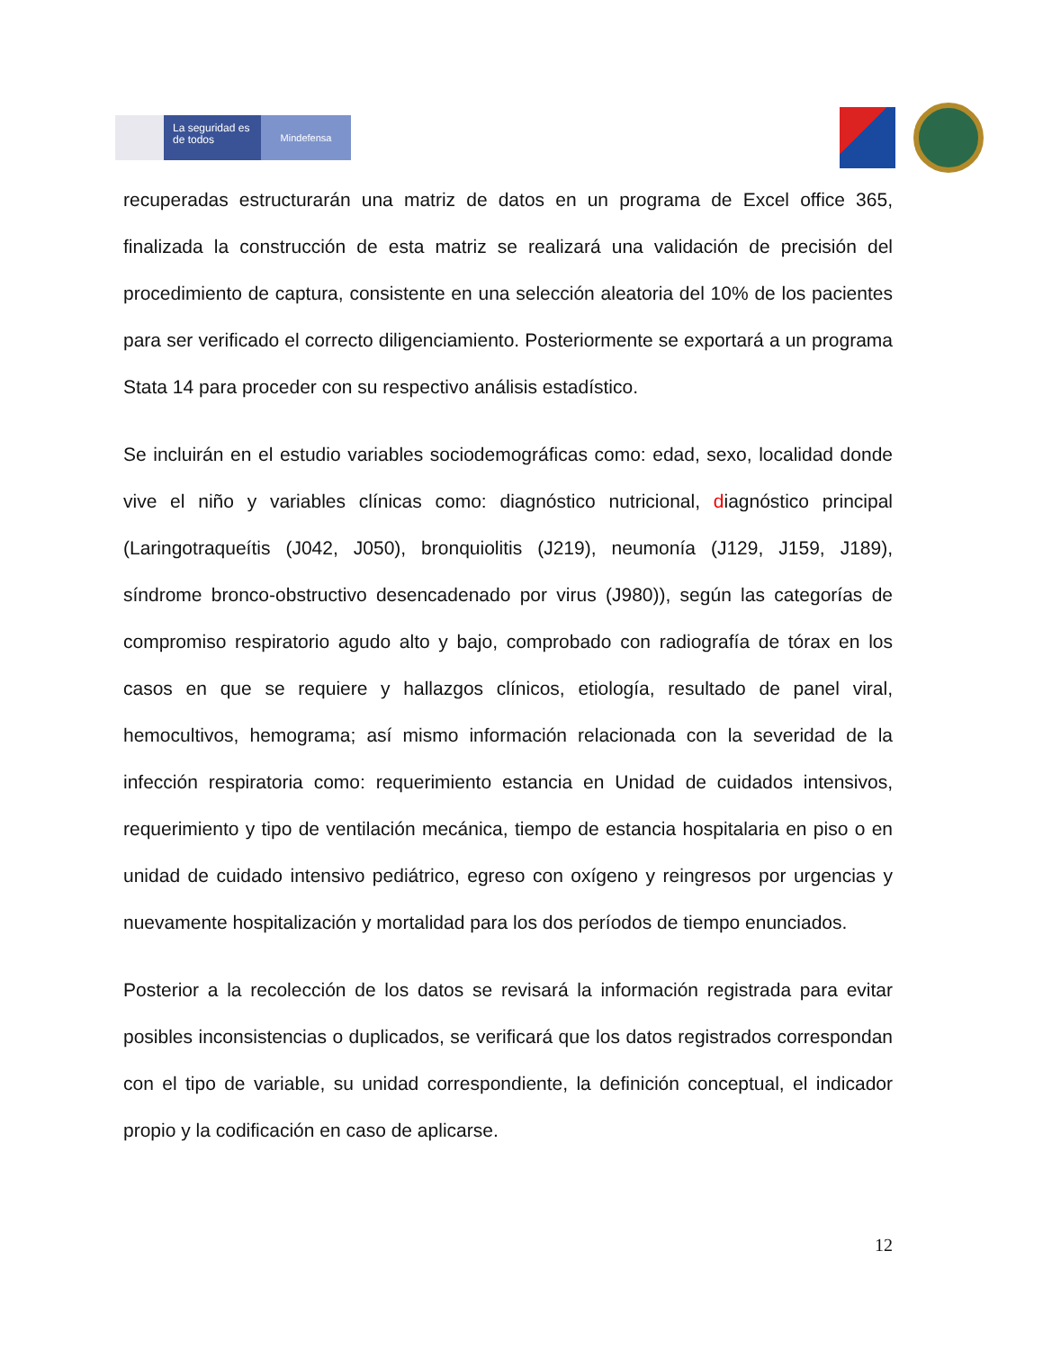La seguridad es de todos
Mindefensa
recuperadas estructurarán una matriz de datos en un programa de Excel office 365, finalizada la construcción de esta matriz se realizará una validación de precisión del procedimiento de captura, consistente en una selección aleatoria del 10% de los pacientes para ser verificado el correcto diligenciamiento. Posteriormente se exportará a un programa Stata 14 para proceder con su respectivo análisis estadístico.
Se incluirán en el estudio variables sociodemográficas como: edad, sexo, localidad donde vive el niño y variables clínicas como: diagnóstico nutricional, diagnóstico principal (Laringotraqueítis (J042, J050), bronquiolitis (J219), neumonía (J129, J159, J189), síndrome bronco-obstructivo desencadenado por virus (J980)), según las categorías de compromiso respiratorio agudo alto y bajo, comprobado con radiografía de tórax en los casos en que se requiere y hallazgos clínicos, etiología, resultado de panel viral, hemocultivos, hemograma; así mismo información relacionada con la severidad de la infección respiratoria como: requerimiento estancia en Unidad de cuidados intensivos, requerimiento y tipo de ventilación mecánica, tiempo de estancia hospitalaria en piso o en unidad de cuidado intensivo pediátrico, egreso con oxígeno y reingresos por urgencias y nuevamente hospitalización y mortalidad para los dos períodos de tiempo enunciados.
Posterior a la recolección de los datos se revisará la información registrada para evitar posibles inconsistencias o duplicados, se verificará que los datos registrados correspondan con el tipo de variable, su unidad correspondiente, la definición conceptual, el indicador propio y la codificación en caso de aplicarse.
12